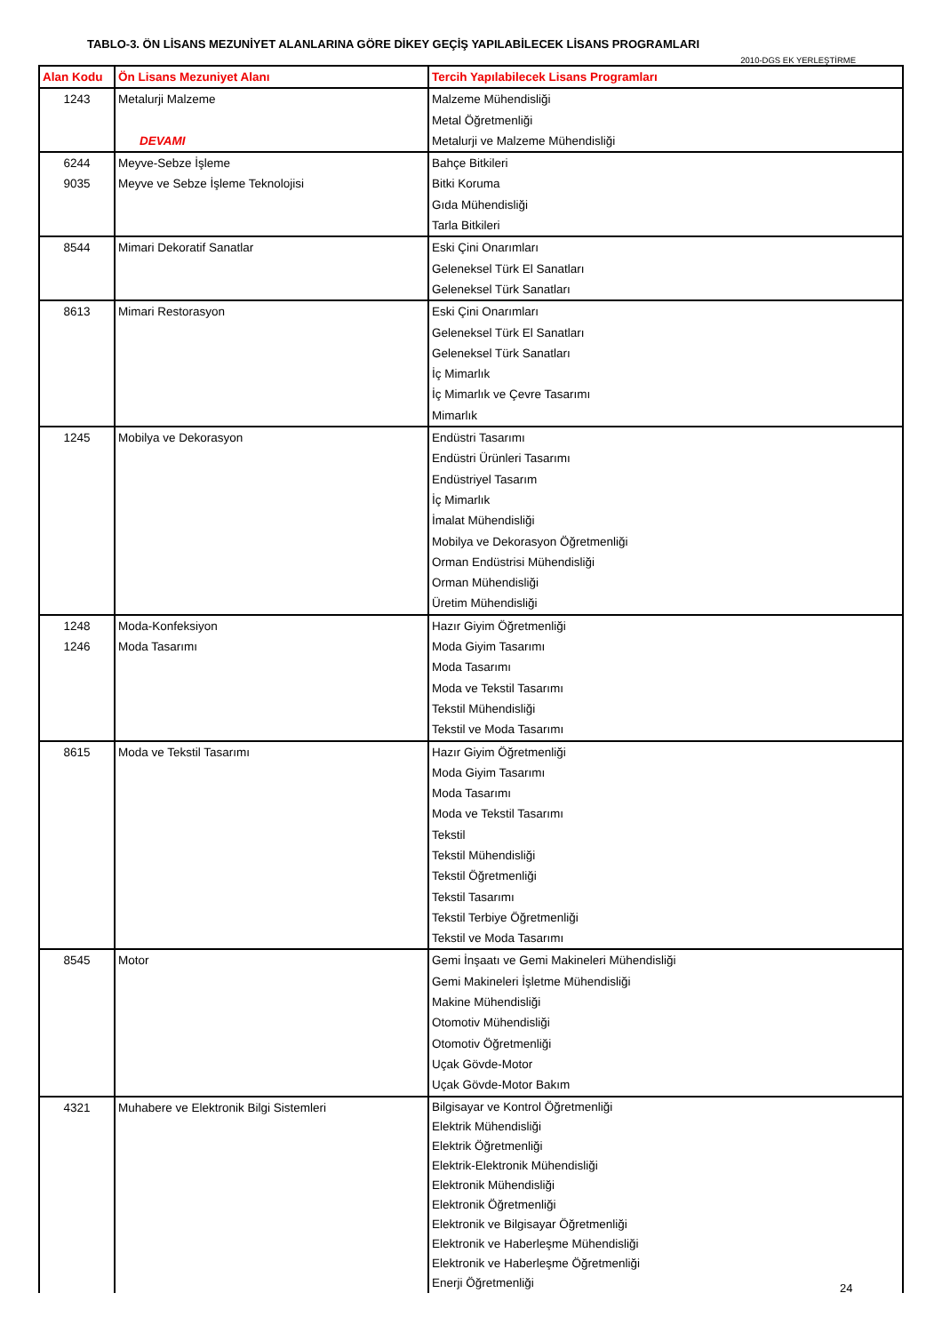TABLO-3. ÖN LİSANS MEZUNİYET ALANLARINA GÖRE DİKEY GEÇİŞ YAPILABİLECEK LİSANS PROGRAMLARI
2010-DGS EK YERLEŞTİRME
| Alan Kodu | Ön Lisans Mezuniyet Alanı | Tercih Yapılabilecek Lisans Programları |
| --- | --- | --- |
| 1243 | Metalurji Malzeme DEVAMI | Malzeme Mühendisliği Metal Öğretmenliği Metalurji ve Malzeme Mühendisliği |
| 6244 9035 | Meyve-Sebze İşleme Meyve ve Sebze İşleme Teknolojisi | Bahçe Bitkileri Bitki Koruma Gıda Mühendisliği Tarla Bitkileri |
| 8544 | Mimari Dekoratif Sanatlar | Eski Çini Onarımları Geleneksel Türk El Sanatları Geleneksel Türk Sanatları |
| 8613 | Mimari Restorasyon | Eski Çini Onarımları Geleneksel Türk El Sanatları Geleneksel Türk Sanatları İç Mimarlık İç Mimarlık ve Çevre Tasarımı Mimarlık |
| 1245 | Mobilya ve Dekorasyon | Endüstri Tasarımı Endüstri Ürünleri Tasarımı Endüstriyel Tasarım İç Mimarlık İmalat Mühendisliği Mobilya ve Dekorasyon Öğretmenliği Orman Endüstrisi Mühendisliği Orman Mühendisliği Üretim Mühendisliği |
| 1248 1246 | Moda-Konfeksiyon Moda Tasarımı | Hazır Giyim Öğretmenliği Moda Giyim Tasarımı Moda Tasarımı Moda ve Tekstil Tasarımı Tekstil Mühendisliği Tekstil ve Moda Tasarımı |
| 8615 | Moda ve Tekstil Tasarımı | Hazır Giyim Öğretmenliği Moda Giyim Tasarımı Moda Tasarımı Moda ve Tekstil Tasarımı Tekstil Tekstil Mühendisliği Tekstil Öğretmenliği Tekstil Tasarımı Tekstil Terbiye Öğretmenliği Tekstil ve Moda Tasarımı |
| 8545 | Motor | Gemi İnşaatı ve Gemi Makineleri Mühendisliği Gemi Makineleri İşletme Mühendisliği Makine Mühendisliği Otomotiv Mühendisliği Otomotiv Öğretmenliği Uçak Gövde-Motor Uçak Gövde-Motor Bakım |
| 4321 | Muhabere ve Elektronik Bilgi Sistemleri | Bilgisayar ve Kontrol Öğretmenliği Elektrik Mühendisliği Elektrik Öğretmenliği Elektrik-Elektronik Mühendisliği Elektronik Mühendisliği Elektronik Öğretmenliği Elektronik ve Bilgisayar Öğretmenliği Elektronik ve Haberleşme Mühendisliği Elektronik ve Haberleşme Öğretmenliği Enerji Öğretmenliği |
24